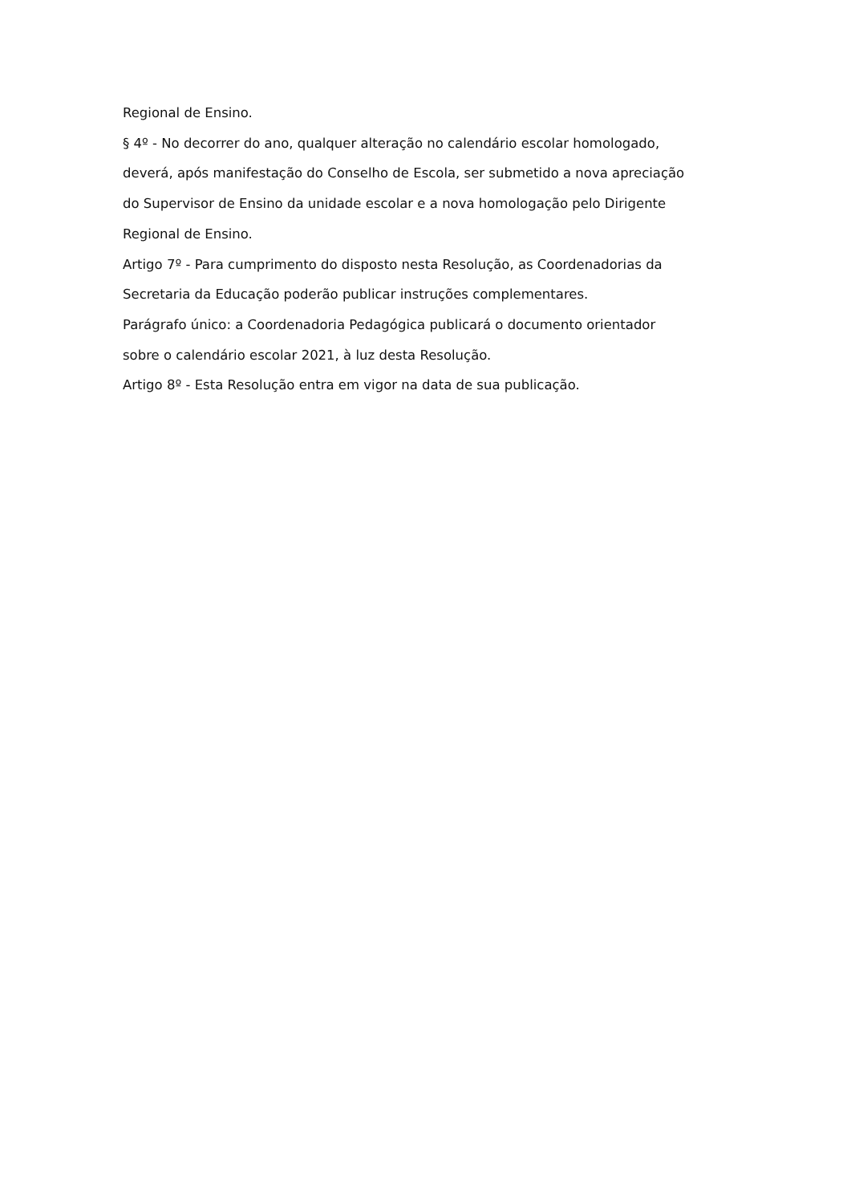Regional de Ensino.
§ 4º - No decorrer do ano, qualquer alteração no calendário escolar homologado,
deverá, após manifestação do Conselho de Escola, ser submetido a nova apreciação
do Supervisor de Ensino da unidade escolar e a nova homologação pelo Dirigente
Regional de Ensino.
Artigo 7º - Para cumprimento do disposto nesta Resolução, as Coordenadorias da
Secretaria da Educação poderão publicar instruções complementares.
Parágrafo único: a Coordenadoria Pedagógica publicará o documento orientador
sobre o calendário escolar 2021, à luz desta Resolução.
Artigo 8º - Esta Resolução entra em vigor na data de sua publicação.